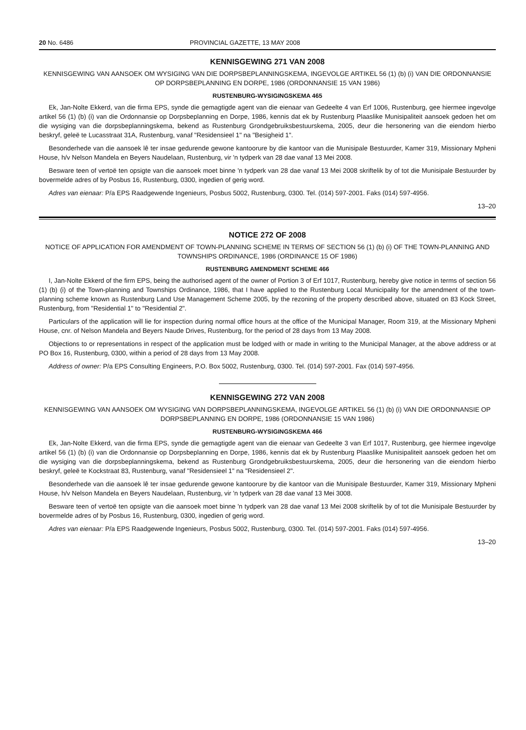20 No. 6486 PROVINCIAL GAZETTE, 13 MAY 2008
KENNISGEWING 271 VAN 2008
KENNISGEWING VAN AANSOEK OM WYSIGING VAN DIE DORPSBEPLANNINGSKEMA, INGEVOLGE ARTIKEL 56 (1) (b) (i) VAN DIE ORDONNANSIE OP DORPSBEPLANNING EN DORPE, 1986 (ORDONNANSIE 15 VAN 1986)
RUSTENBURG-WYSIGINGSKEMA 465
Ek, Jan-Nolte Ekkerd, van die firma EPS, synde die gemagtigde agent van die eienaar van Gedeelte 4 van Erf 1006, Rustenburg, gee hiermee ingevolge artikel 56 (1) (b) (i) van die Ordonnansie op Dorpsbeplanning en Dorpe, 1986, kennis dat ek by Rustenburg Plaaslike Munisipaliteit aansoek gedoen het om die wysiging van die dorpsbeplanningskema, bekend as Rustenburg Grondgebruiksbestuurskema, 2005, deur die hersonering van die eiendom hierbo beskryf, geleë te Lucasstraat 31A, Rustenburg, vanaf "Residensieel 1" na "Besigheid 1".
Besonderhede van die aansoek lê ter insae gedurende gewone kantoorure by die kantoor van die Munisipale Bestuurder, Kamer 319, Missionary Mpheni House, h/v Nelson Mandela en Beyers Naudelaan, Rustenburg, vir 'n tydperk van 28 dae vanaf 13 Mei 2008.
Besware teen of vertoë ten opsigte van die aansoek moet binne 'n tydperk van 28 dae vanaf 13 Mei 2008 skriftelik by of tot die Munisipale Bestuurder by bovermelde adres of by Posbus 16, Rustenburg, 0300, ingedien of gerig word.
Adres van eienaar: P/a EPS Raadgewende Ingenieurs, Posbus 5002, Rustenburg, 0300. Tel. (014) 597-2001. Faks (014) 597-4956.
13–20
NOTICE 272 OF 2008
NOTICE OF APPLICATION FOR AMENDMENT OF TOWN-PLANNING SCHEME IN TERMS OF SECTION 56 (1) (b) (i) OF THE TOWN-PLANNING AND TOWNSHIPS ORDINANCE, 1986 (ORDINANCE 15 OF 1986)
RUSTENBURG AMENDMENT SCHEME 466
I, Jan-Nolte Ekkerd of the firm EPS, being the authorised agent of the owner of Portion 3 of Erf 1017, Rustenburg, hereby give notice in terms of section 56 (1) (b) (i) of the Town-planning and Townships Ordinance, 1986, that I have applied to the Rustenburg Local Municipality for the amendment of the town-planning scheme known as Rustenburg Land Use Management Scheme 2005, by the rezoning of the property described above, situated on 83 Kock Street, Rustenburg, from "Residential 1" to "Residential 2".
Particulars of the application will lie for inspection during normal office hours at the office of the Municipal Manager, Room 319, at the Missionary Mpheni House, cnr. of Nelson Mandela and Beyers Naude Drives, Rustenburg, for the period of 28 days from 13 May 2008.
Objections to or representations in respect of the application must be lodged with or made in writing to the Municipal Manager, at the above address or at PO Box 16, Rustenburg, 0300, within a period of 28 days from 13 May 2008.
Address of owner: P/a EPS Consulting Engineers, P.O. Box 5002, Rustenburg, 0300. Tel. (014) 597-2001. Fax (014) 597-4956.
KENNISGEWING 272 VAN 2008
KENNISGEWING VAN AANSOEK OM WYSIGING VAN DORPSBEPLANNINGSKEMA, INGEVOLGE ARTIKEL 56 (1) (b) (i) VAN DIE ORDONNANSIE OP DORPSBEPLANNING EN DORPE, 1986 (ORDONNANSIE 15 VAN 1986)
RUSTENBURG-WYSIGINGSKEMA 466
Ek, Jan-Nolte Ekkerd, van die firma EPS, synde die gemagtigde agent van die eienaar van Gedeelte 3 van Erf 1017, Rustenburg, gee hiermee ingevolge artikel 56 (1) (b) (i) van die Ordonnansie op Dorpsbeplanning en Dorpe, 1986, kennis dat ek by Rustenburg Plaaslike Munisipaliteit aansoek gedoen het om die wysiging van die dorpsbeplanningskema, bekend as Rustenburg Grondgebruiksbestuurskema, 2005, deur die hersonering van die eiendom hierbo beskryf, geleë te Kockstraat 83, Rustenburg, vanaf "Residensieel 1" na "Residensieel 2".
Besonderhede van die aansoek lê ter insae gedurende gewone kantoorure by die kantoor van die Munisipale Bestuurder, Kamer 319, Missionary Mpheni House, h/v Nelson Mandela en Beyers Naudelaan, Rustenburg, vir 'n tydperk van 28 dae vanaf 13 Mei 3008.
Besware teen of vertoë ten opsigte van die aansoek moet binne 'n tydperk van 28 dae vanaf 13 Mei 2008 skriftelik by of tot die Munisipale Bestuurder by bovermelde adres of by Posbus 16, Rustenburg, 0300, ingedien of gerig word.
Adres van eienaar: P/a EPS Raadgewende Ingenieurs, Posbus 5002, Rustenburg, 0300. Tel. (014) 597-2001. Faks (014) 597-4956.
13–20